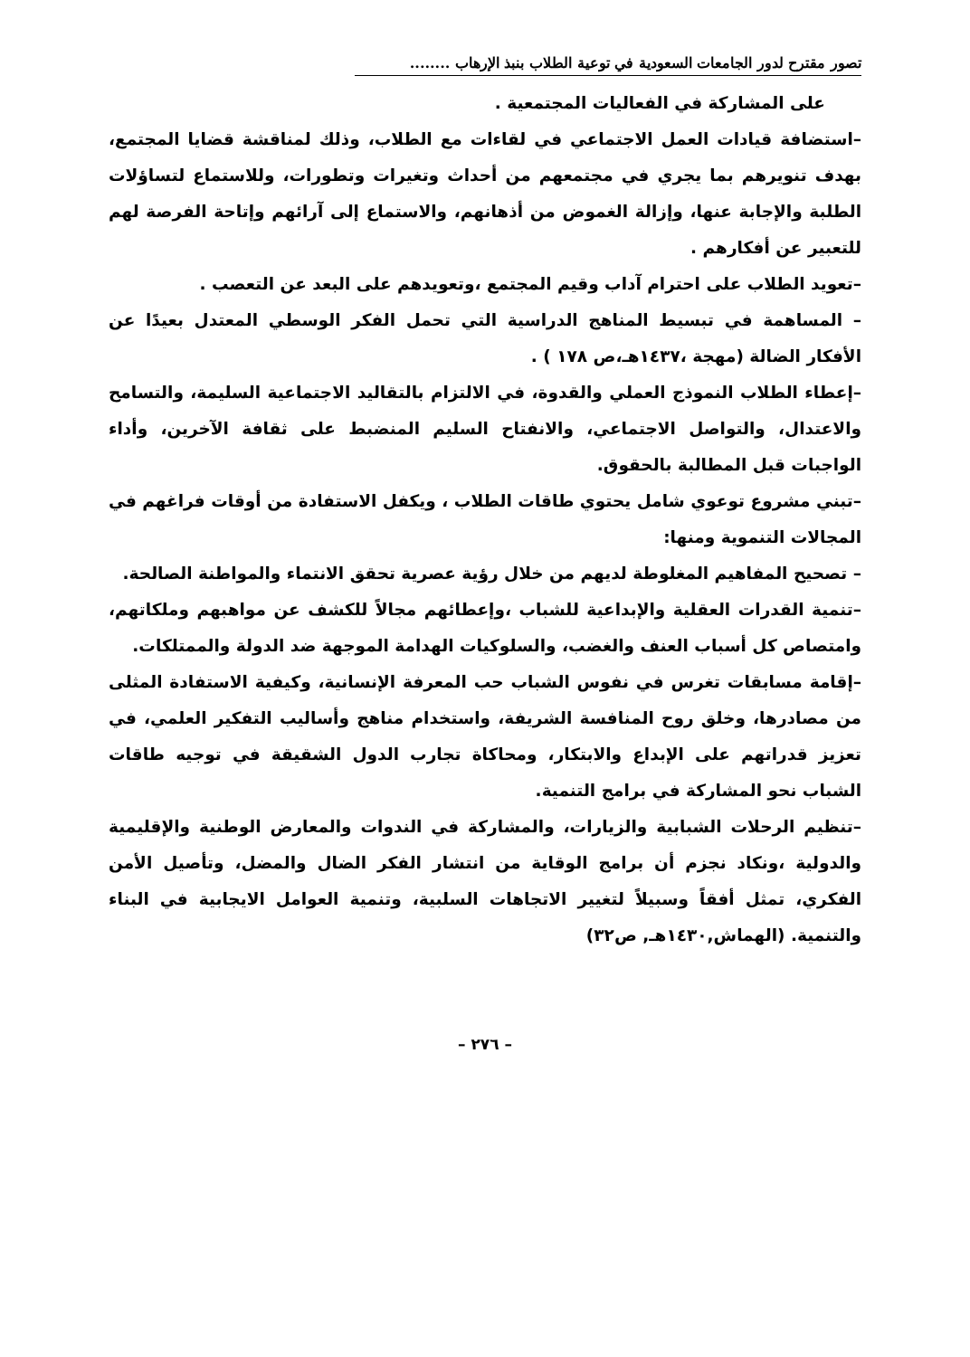تصور مقترح لدور الجامعات السعودية في توعية الطلاب بنبذ الإرهاب ........
على المشاركة في الفعاليات المجتمعية .
–استضافة قيادات العمل الاجتماعي في لقاءات مع الطلاب، وذلك لمناقشة قضايا المجتمع، بهدف تنويرهم بما يجري في مجتمعهم من أحداث وتغيرات وتطورات، وللاستماع لتساؤلات الطلبة والإجابة عنها، وإزالة الغموض من أذهانهم، والاستماع إلى آرائهم وإتاحة الفرصة لهم للتعبير عن أفكارهم .
–تعويد الطلاب على احترام آداب وقيم المجتمع ،وتعويدهم على البعد عن التعصب .
– المساهمة في تبسيط المناهج الدراسية التي تحمل الفكر الوسطي المعتدل بعيدًا عن الأفكار الضالة (مهجة ،١٤٣٧هـ،ص ١٧٨ ) .
–إعطاء الطلاب النموذج العملي والقدوة، في الالتزام بالتقاليد الاجتماعية السليمة، والتسامح والاعتدال، والتواصل الاجتماعي، والانفتاح السليم المنضبط على ثقافة الآخرين، وأداء الواجبات قبل المطالبة بالحقوق.
–تبني مشروع توعوي شامل يحتوي طاقات الطلاب ، ويكفل الاستفادة من أوقات فراغهم في المجالات التنموية ومنها:
– تصحيح المفاهيم المغلوطة لديهم من خلال رؤية عصرية تحقق الانتماء والمواطنة الصالحة.
–تنمية القدرات العقلية والإبداعية للشباب ،وإعطائهم مجالاً للكشف عن مواهبهم وملكاتهم، وامتصاص كل أسباب العنف والغضب، والسلوكيات الهدامة الموجهة ضد الدولة والممتلكات.
–إقامة مسابقات تغرس في نفوس الشباب حب المعرفة الإنسانية، وكيفية الاستفادة المثلى من مصادرها، وخلق روح المنافسة الشريفة، واستخدام مناهج وأساليب التفكير العلمي، في تعزيز قدراتهم على الإبداع والابتكار، ومحاكاة تجارب الدول الشقيقة في توجيه طاقات الشباب نحو المشاركة في برامج التنمية.
–تنظيم الرحلات الشبابية والزيارات، والمشاركة في الندوات والمعارض الوطنية والإقليمية والدولية ،ونكاد نجزم أن برامج الوقاية من انتشار الفكر الضال والمضل، وتأصيل الأمن الفكري، تمثل أفقاً وسبيلاً لتغيير الاتجاهات السلبية، وتنمية العوامل الايجابية في البناء والتنمية. (الهماش,١٤٣٠هـ, ص٣٢)
– ٢٧٦ –